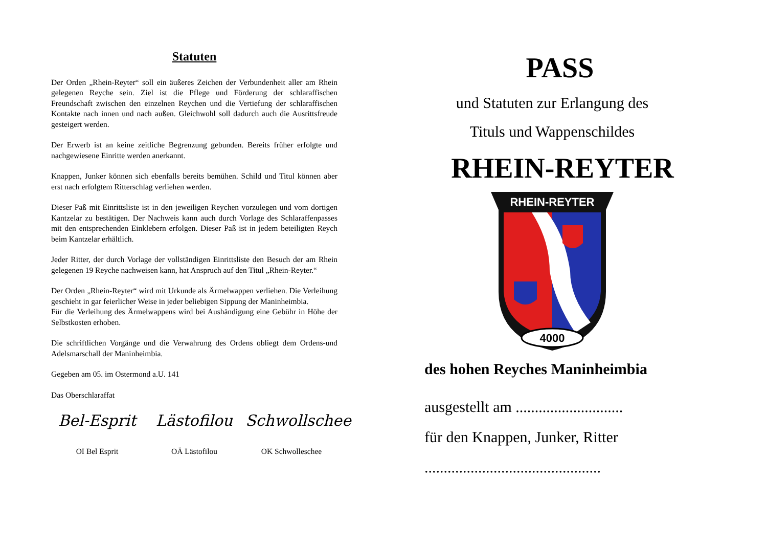Statuten
Der Orden „Rhein-Reyter“ soll ein äußeres Zeichen der Verbundenheit aller am Rhein gelegenen Reyche sein. Ziel ist die Pflege und Förderung der schlaraffischen Freundschaft zwischen den einzelnen Reychen und die Vertiefung der schlaraffischen Kontakte nach innen und nach außen. Gleichwohl soll dadurch auch die Ausrittsfreude gesteigert werden.
Der Erwerb ist an keine zeitliche Begrenzung gebunden. Bereits früher erfolgte und nachgewiesene Einritte werden anerkannt.
Knappen, Junker können sich ebenfalls bereits bemühen. Schild und Titul können aber erst nach erfolgtem Ritterschlag verliehen werden.
Dieser Paß mit Einrittsliste ist in den jeweiligen Reychen vorzulegen und vom dortigen Kantzelar zu bestätigen. Der Nachweis kann auch durch Vorlage des Schlaraffenpasses mit den entsprechenden Einklebern erfolgen. Dieser Paß ist in jedem beteiligten Reych beim Kantzelar erhältlich.
Jeder Ritter, der durch Vorlage der vollständigen Einrittsliste den Besuch der am Rhein gelegenen 19 Reyche nachweisen kann, hat Anspruch auf den Titul „Rhein-Reyter.“
Der Orden „Rhein-Reyter“ wird mit Urkunde als Ärmelwappen verliehen. Die Verleihung geschieht in gar feierlicher Weise in jeder beliebigen Sippung der Maninheimbia.
Für die Verleihung des Ärmelwappens wird bei Aushändigung eine Gebühr in Höhe der Selbstkosten erhoben.
Die schriftlichen Vorgänge und die Verwahrung des Ordens obliegt dem Ordens-und Adelsmarschall der Maninheimbia.
Gegeben am 05. im Ostermond a.U. 141
Das Oberschlaraffat
Bel-Esprit
OI Bel Esprit
Lästofilou
OÄ Lästofilou
Schwollschee
OK Schwolleschee
PASS
und Statuten zur Erlangung des
Tituls und Wappenschildes
RHEIN-REYTER
RHEIN-REYTER
4000
des hohen Reyches Maninheimbia
ausgestellt am ............................
für den Knappen, Junker, Ritter
..............................................